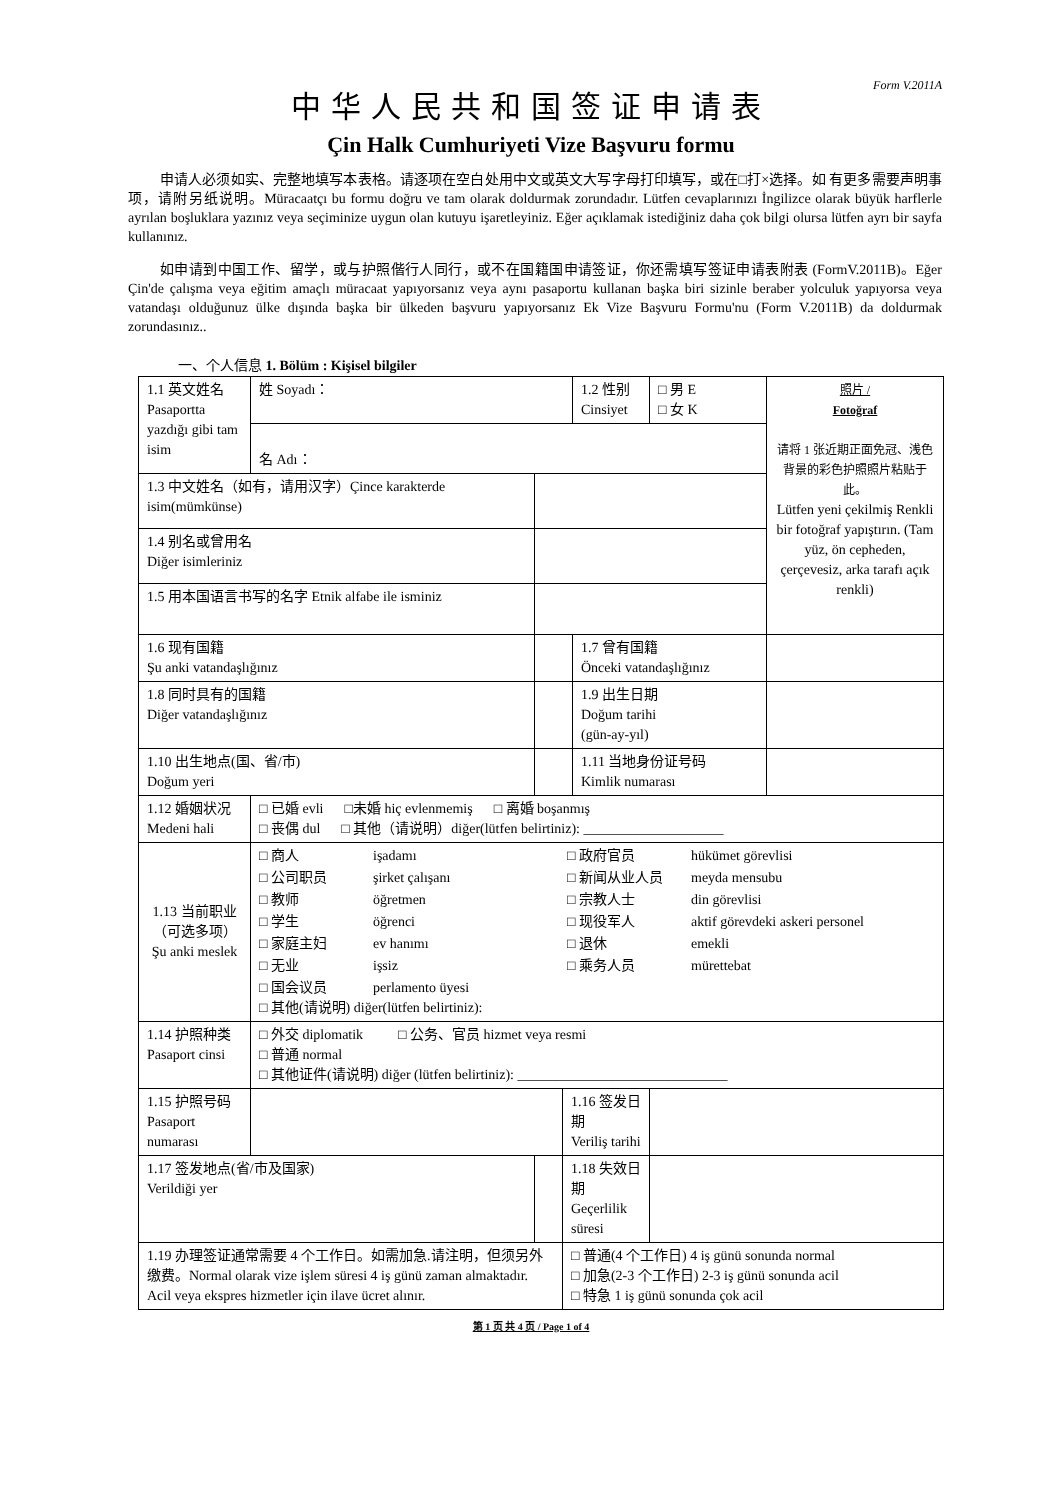Form V.2011A
中华人民共和国签证申请表
Çin Halk Cumhuriyeti Vize Başvuru formu
申请人必须如实、完整地填写本表格。请逐项在空白处用中文或英文大写字母打印填写，或在□打×选择。如 有更多需要声明事项，请附另纸说明。Müracaatçı bu formu doğru ve tam olarak doldurmak zorundadır. Lütfen cevaplarınızı İngilizce olarak büyük harflerle ayrılan boşluklara yazınız veya seçiminize uygun olan kutuyu işaretleyiniz. Eğer açıklamak istediğiniz daha çok bilgi olursa lütfen ayrı bir sayfa kullanınız.
如申请到中国工作、留学，或与护照偕行人同行，或不在国籍国申请签证，你还需填写签证申请表附表 (FormV.2011B)。Eğer Çin'de çalışma veya eğitim amaçlı müracaat yapıyorsanız veya aynı pasaportu kullanan başka biri sizinle beraber yolculuk yapıyorsa veya vatandaşı olduğunuz ülke dışında başka bir ülkeden başvuru yapıyorsanız Ek Vize Başvuru Formu'nu (Form V.2011B) da doldurmak zorundasınız..
一、个人信息 1. Bölüm : Kişisel bilgiler
| 1.1 英文姓名 Pasaportta yazdığı gibi tam isim | 姓 Soyadı： | | | 1.2 性别 Cinsiyet | □ 男 E □ 女 K | 照片 / Fotoğraf 请将 1 张近期正面免冠、浅色背景的彩色护照照片粘贴于此。 Lütfen yeni çekilmiş Renkli bir fotoğraf yapıştırın. (Tam yüz, ön cepheden, çerçevesiz, arka tarafı açık renkli) |
| | 名 Adı： | | | | | |
| 1.3 中文姓名（如有，请用汉字）Çince karakterde isim(mümkünse) | | | | | | |
| 1.4 别名或曾用名 Diğer isimleriniz | | | | | | |
| 1.5 用本国语言书写的名字 Etnik alfabe ile isminiz | | | | | | |
| 1.6 现有国籍 Şu anki vatandaşlığınız | | | | 1.7 曾有国籍 Önceki vatandaşlığınız | | |
| 1.8 同时具有的国籍 Diğer vatandaşlığınız | | | | 1.9 出生日期 Doğum tarihi (gün-ay-yıl) | | |
| 1.10 出生地点(国、省/市) Doğum yeri | | | | 1.11 当地身份证号码 Kimlik numarası | | |
| 1.12 婚姻状况 Medeni hali | □ 已婚 evli □未婚 hiç evlenmemiş □ 离婚 boşanmış □ 丧偶 dul □ 其他（请说明）diğer(lütfen belirtiniz): ____________________ | | | | | |
| 1.13 当前职业（可选多项） Şu anki meslek | □ 商人 işadamı □ 政府官员 hükümet görevlisi □ 公司职员 şirket çalışanı □ 新闻从业人员 meyda mensubu □ 教师 öğretmen □ 宗教人士 din görevlisi □ 学生 öğrenci □ 现役军人 aktif görevdeki askeri personel □ 家庭主妇 ev hanımı □ 退休 emekli □ 无业 işsiz □ 乘务人员 mürettebat □ 国会议员 perlamento üyesi □ 其他(请说明) diğer(lütfen belirtiniz): | | | | | |
| 1.14 护照种类 Pasaport cinsi | □ 外交 diplomatik □ 公务、官员 hizmet veya resmi □ 普通 normal □ 其他证件(请说明) diğer (lütfen belirtiniz): ______________________________ | | | | | |
| 1.15 护照号码 Pasaport numarası | | | 1.16 签发日期 Veriliş tarihi | | | |
| 1.17 签发地点(省/市及国家) Verildiği yer | | | 1.18 失效日期 Geçerlilik süresi | | | |
| 1.19 办理签证通常需要 4 个工作日。如需加急.请注明，但须另外缴费。Normal olarak vize işlem süresi 4 iş günü zaman almaktadır. Acil veya ekspres hizmetler için ilave ücret alınır. | | | □ 普通(4 个工作日) 4 iş günü sonunda normal □ 加急(2-3 个工作日) 2-3 iş günü sonunda acil □ 特急 1 iş günü sonunda çok acil | | | |
第 1 页 共 4 页 / Page 1 of 4